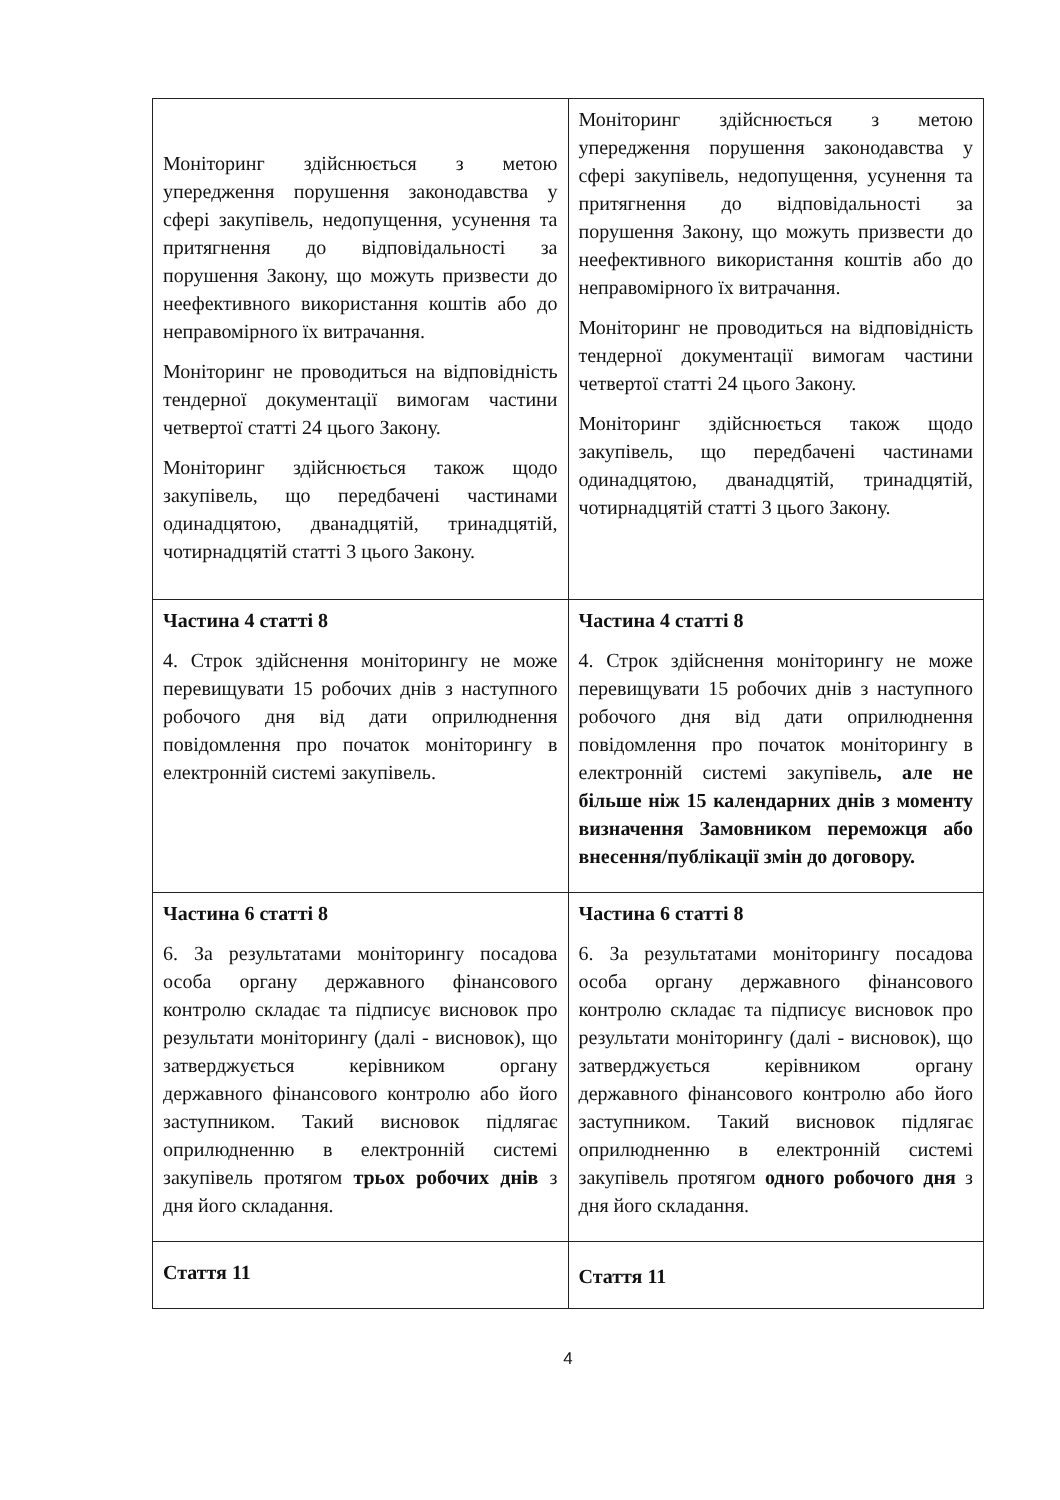| Моніторинг здійснюється з метою упередження порушення законодавства у сфері закупівель, недопущення, усунення та притягнення до відповідальності за порушення Закону, що можуть призвести до неефективного використання коштів або до неправомірного їх витрачання. Моніторинг не проводиться на відповідність тендерної документації вимогам частини четвертої статті 24 цього Закону. Моніторинг здійснюється також щодо закупівель, що передбачені частинами одинадцятою, дванадцятій, тринадцятій, чотирнадцятій статті 3 цього Закону. | Моніторинг здійснюється з метою упередження порушення законодавства у сфері закупівель, недопущення, усунення та притягнення до відповідальності за порушення Закону, що можуть призвести до неефективного використання коштів або до неправомірного їх витрачання. Моніторинг не проводиться на відповідність тендерної документації вимогам частини четвертої статті 24 цього Закону. Моніторинг здійснюється також щодо закупівель, що передбачені частинами одинадцятою, дванадцятій, тринадцятій, чотирнадцятій статті 3 цього Закону. |
| Частина 4 статті 8 4. Строк здійснення моніторингу не може перевищувати 15 робочих днів з наступного робочого дня від дати оприлюднення повідомлення про початок моніторингу в електронній системі закупівель. | Частина 4 статті 8 4. Строк здійснення моніторингу не може перевищувати 15 робочих днів з наступного робочого дня від дати оприлюднення повідомлення про початок моніторингу в електронній системі закупівель , але не більше ніж 15 календарних днів з моменту визначення Замовником переможця або внесення/публікації змін до договору. |
| Частина 6 статті 8 6. За результатами моніторингу посадова особа органу державного фінансового контролю складає та підписує висновок про результати моніторингу (далі - висновок), що затверджується керівником органу державного фінансового контролю або його заступником. Такий висновок підлягає оприлюдненню в електронній системі закупівель протягом трьох робочих днів з дня його складання. | Частина 6 статті 8 6. За результатами моніторингу посадова особа органу державного фінансового контролю складає та підписує висновок про результати моніторингу (далі - висновок), що затверджується керівником органу державного фінансового контролю або його заступником. Такий висновок підлягає оприлюдненню в електронній системі закупівель протягом одного робочого дня з дня його складання. |
| Стаття 11 | Стаття 11 |
4